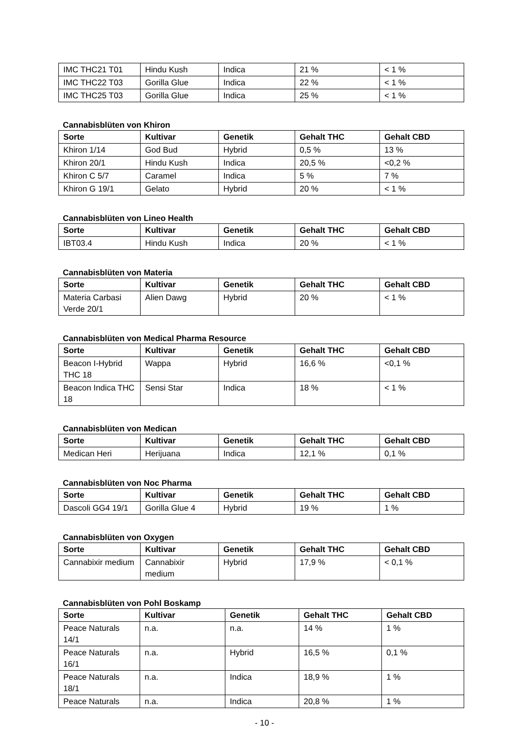| IMC THC21 T01 | Hindu Kush | Indica | 21 % | < 1 % |
| IMC THC22 T03 | Gorilla Glue | Indica | 22 % | < 1 % |
| IMC THC25 T03 | Gorilla Glue | Indica | 25 % | < 1 % |
Cannabisblüten von Khiron
| Sorte | Kultivar | Genetik | Gehalt THC | Gehalt CBD |
| --- | --- | --- | --- | --- |
| Khiron 1/14 | God Bud | Hybrid | 0,5 % | 13 % |
| Khiron 20/1 | Hindu Kush | Indica | 20,5 % | <0,2 % |
| Khiron C 5/7 | Caramel | Indica | 5 % | 7 % |
| Khiron G 19/1 | Gelato | Hybrid | 20 % | < 1 % |
Cannabisblüten von Lineo Health
| Sorte | Kultivar | Genetik | Gehalt THC | Gehalt CBD |
| --- | --- | --- | --- | --- |
| IBT03.4 | Hindu Kush | Indica | 20 % | < 1 % |
Cannabisblüten von Materia
| Sorte | Kultivar | Genetik | Gehalt THC | Gehalt CBD |
| --- | --- | --- | --- | --- |
| Materia Carbasi Verde 20/1 | Alien Dawg | Hybrid | 20 % | < 1 % |
Cannabisblüten von Medical Pharma Resource
| Sorte | Kultivar | Genetik | Gehalt THC | Gehalt CBD |
| --- | --- | --- | --- | --- |
| Beacon I-Hybrid THC 18 | Wappa | Hybrid | 16,6 % | <0,1 % |
| Beacon Indica THC 18 | Sensi Star | Indica | 18 % | < 1 % |
Cannabisblüten von Medican
| Sorte | Kultivar | Genetik | Gehalt THC | Gehalt CBD |
| --- | --- | --- | --- | --- |
| Medican Heri | Herijuana | Indica | 12,1 % | 0,1 % |
Cannabisblüten von Noc Pharma
| Sorte | Kultivar | Genetik | Gehalt THC | Gehalt CBD |
| --- | --- | --- | --- | --- |
| Dascoli GG4 19/1 | Gorilla Glue 4 | Hybrid | 19 % | 1 % |
Cannabisblüten von Oxygen
| Sorte | Kultivar | Genetik | Gehalt THC | Gehalt CBD |
| --- | --- | --- | --- | --- |
| Cannabixir medium | Cannabixir medium | Hybrid | 17,9 % | < 0,1 % |
Cannabisblüten von Pohl Boskamp
| Sorte | Kultivar | Genetik | Gehalt THC | Gehalt CBD |
| --- | --- | --- | --- | --- |
| Peace Naturals 14/1 | n.a. | n.a. | 14 % | 1 % |
| Peace Naturals 16/1 | n.a. | Hybrid | 16,5 % | 0,1 % |
| Peace Naturals 18/1 | n.a. | Indica | 18,9 % | 1 % |
| Peace Naturals | n.a. | Indica | 20,8 % | 1 % |
- 10 -